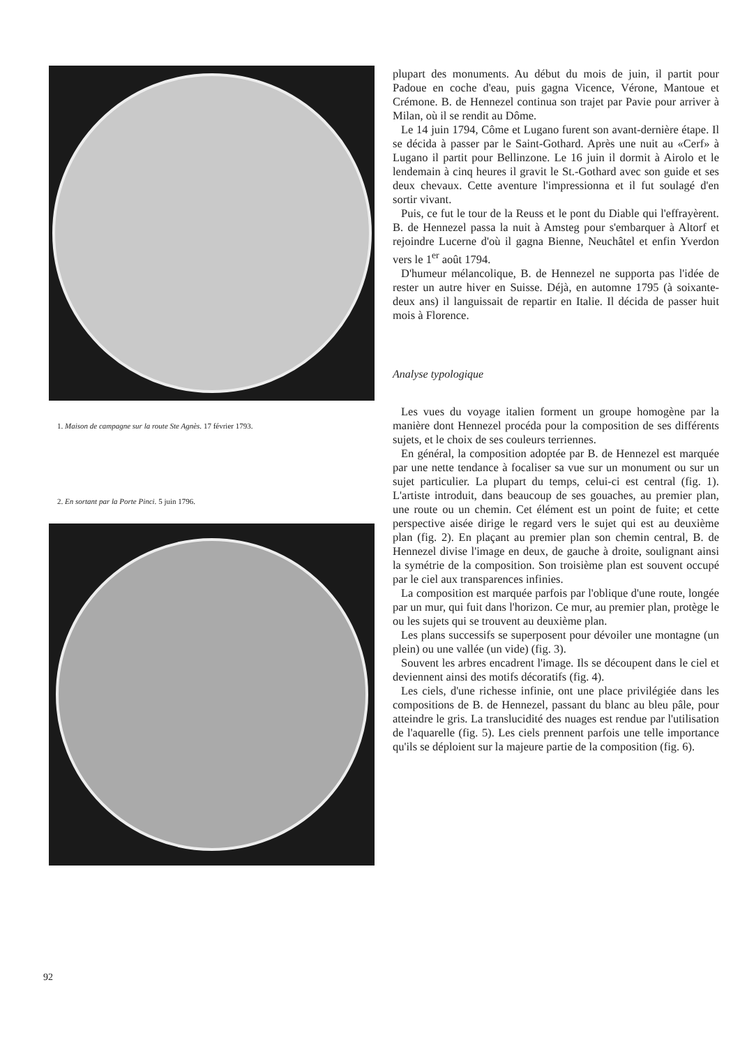1. Maison de campagne sur la route Ste Agnès. 17 février 1793.
2. En sortant par la Porte Pinci. 5 juin 1796.
plupart des monuments. Au début du mois de juin, il partit pour Padoue en coche d'eau, puis gagna Vicence, Vérone, Mantoue et Crémone. B. de Hennezel continua son trajet par Pavie pour arriver à Milan, où il se rendit au Dôme.
Le 14 juin 1794, Côme et Lugano furent son avant-dernière étape. Il se décida à passer par le Saint-Gothard. Après une nuit au «Cerf» à Lugano il partit pour Bellinzone. Le 16 juin il dormit à Airolo et le lendemain à cinq heures il gravit le St.-Gothard avec son guide et ses deux chevaux. Cette aventure l'impressionna et il fut soulagé d'en sortir vivant.
Puis, ce fut le tour de la Reuss et le pont du Diable qui l'effrayèrent. B. de Hennezel passa la nuit à Amsteg pour s'embarquer à Altorf et rejoindre Lucerne d'où il gagna Bienne, Neuchâtel et enfin Yverdon vers le 1<sup>er</sup> août 1794.
D'humeur mélancolique, B. de Hennezel ne supporta pas l'idée de rester un autre hiver en Suisse. Déjà, en automne 1795 (à soixante-deux ans) il languissait de repartir en Italie. Il décida de passer huit mois à Florence.
Analyse typologique
Les vues du voyage italien forment un groupe homogène par la manière dont Hennezel procéda pour la composition de ses différents sujets, et le choix de ses couleurs terriennes.
En général, la composition adoptée par B. de Hennezel est marquée par une nette tendance à focaliser sa vue sur un monument ou sur un sujet particulier. La plupart du temps, celui-ci est central (fig. 1). L'artiste introduit, dans beaucoup de ses gouaches, au premier plan, une route ou un chemin. Cet élément est un point de fuite; et cette perspective aisée dirige le regard vers le sujet qui est au deuxième plan (fig. 2). En plaçant au premier plan son chemin central, B. de Hennezel divise l'image en deux, de gauche à droite, soulignant ainsi la symétrie de la composition. Son troisième plan est souvent occupé par le ciel aux transparences infinies.
La composition est marquée parfois par l'oblique d'une route, longée par un mur, qui fuit dans l'horizon. Ce mur, au premier plan, protège le ou les sujets qui se trouvent au deuxième plan.
Les plans successifs se superposent pour dévoiler une montagne (un plein) ou une vallée (un vide) (fig. 3).
Souvent les arbres encadrent l'image. Ils se découpent dans le ciel et deviennent ainsi des motifs décoratifs (fig. 4).
Les ciels, d'une richesse infinie, ont une place privilégiée dans les compositions de B. de Hennezel, passant du blanc au bleu pâle, pour atteindre le gris. La translucidité des nuages est rendue par l'utilisation de l'aquarelle (fig. 5). Les ciels prennent parfois une telle importance qu'ils se déploient sur la majeure partie de la composition (fig. 6).
92